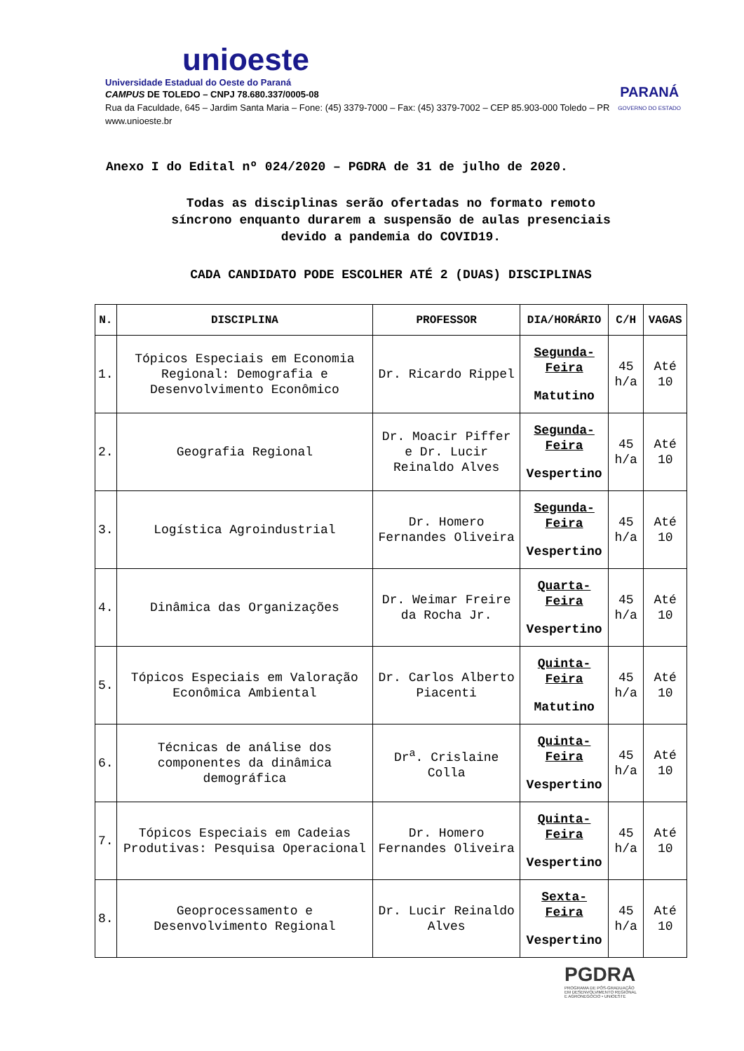unioeste
Universidade Estadual do Oeste do Paraná
CAMPUS DE TOLEDO – CNPJ 78.680.337/0005-08
Rua da Faculdade, 645 – Jardim Santa Maria – Fone: (45) 3379-7000 – Fax: (45) 3379-7002 – CEP 85.903-000 Toledo – PR
www.unioeste.br
PARANÁ
GOVERNO DO ESTADO
Anexo I do Edital nº 024/2020 – PGDRA de 31 de julho de 2020.
Todas as disciplinas serão ofertadas no formato remoto
síncrono enquanto durarem a suspensão de aulas presenciais
devido a pandemia do COVID19.
CADA CANDIDATO PODE ESCOLHER ATÉ 2 (DUAS) DISCIPLINAS
| N. | DISCIPLINA | PROFESSOR | DIA/HORÁRIO | C/H | VAGAS |
| --- | --- | --- | --- | --- | --- |
| 1. | Tópicos Especiais em Economia Regional: Demografia e Desenvolvimento Econômico | Dr. Ricardo Rippel | Segunda-Feira Matutino | 45 h/a | Até 10 |
| 2. | Geografia Regional | Dr. Moacir Piffer e Dr. Lucir Reinaldo Alves | Segunda-Feira Vespertino | 45 h/a | Até 10 |
| 3. | Logística Agroindustrial | Dr. Homero Fernandes Oliveira | Segunda-Feira Vespertino | 45 h/a | Até 10 |
| 4. | Dinâmica das Organizações | Dr. Weimar Freire da Rocha Jr. | Quarta-Feira Vespertino | 45 h/a | Até 10 |
| 5. | Tópicos Especiais em Valoração Econômica Ambiental | Dr. Carlos Alberto Piacenti | Quinta-Feira Matutino | 45 h/a | Até 10 |
| 6. | Técnicas de análise dos componentes da dinâmica demográfica | Dr<sup>a</sup>. Crislaine Colla | Quinta-Feira Vespertino | 45 h/a | Até 10 |
| 7. | Tópicos Especiais em Cadeias Produtivas: Pesquisa Operacional | Dr. Homero Fernandes Oliveira | Quinta-Feira Vespertino | 45 h/a | Até 10 |
| 8. | Geoprocessamento e Desenvolvimento Regional | Dr. Lucir Reinaldo Alves | Sexta-Feira Vespertino | 45 h/a | Até 10 |
PGDRA
PROGRAMA DE PÓS-GRADUAÇÃO
EM DESENVOLVIMENTO REGIONAL
E AGRONEGÓCIO • UNIOESTE